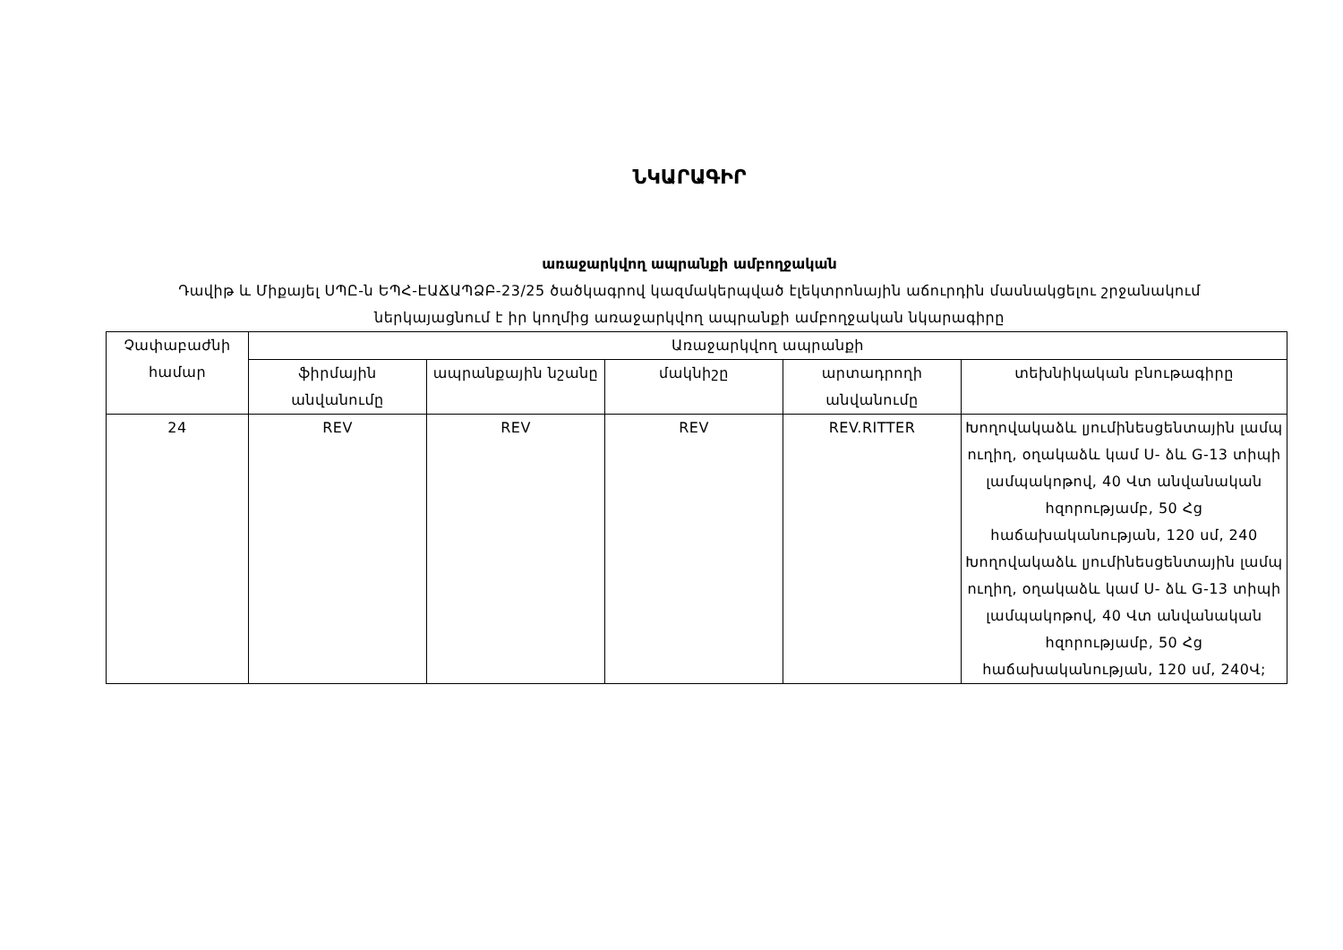ՆԿԱՐԱԳԻՐ
առաջարկվող ապրանքի ամբողջական
Դավիթ և Միքայել ՍՊԸ-ն ԵՊՀ-ԷԱՃԱՊՁԲ-23/25 ծածկագրով կազմակերպված էլեկտրոնային աճուրդին մասնակցելու շրջանակում
ներկայացնում է իր կողմից առաջարկվող ապրանքի ամբողջական նկարագիրը
| Չափաբաժնի համար | Առաջարկվող ապրանքի | | | | |
| --- | --- | --- | --- | --- | --- |
| | ֆիրմային անվանումը | ապրանքային նշանը | մակնիշը | արտադրողի անվանումը | տեխնիկական բնութագիրը |
| 24 | REV | REV | REV | REV.RITTER | Խողովակաձև լյումինեսցենտային լամպ ուղիղ, օղակաձև կամ Ս- ձև G-13 տիպի լամպակոթով, 40 Վտ անվանական հզորությամբ, 50 Հց հաճախականության, 120 սմ, 240 Խողովակաձև լյումինեսցենտային լամպ ուղիղ, օղակաձև կամ Ս- ձև G-13 տիպի լամպակոթով, 40 Վտ անվանական հզորությամբ, 50 Հց հաճախականության, 120 սմ, 240Վ; |